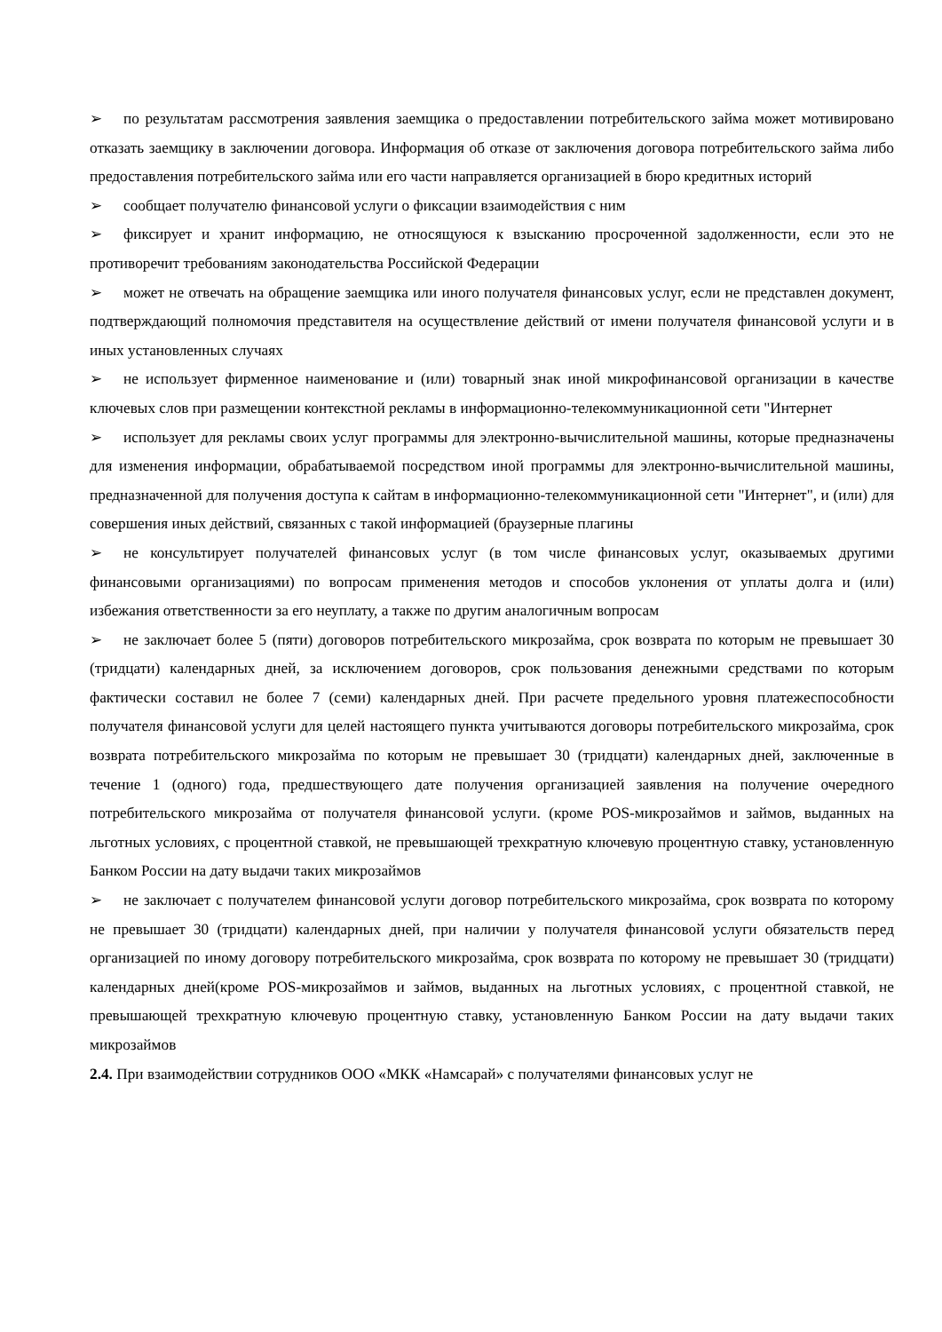➢ по результатам рассмотрения заявления заемщика о предоставлении потребительского займа может мотивировано отказать заемщику в заключении договора. Информация об отказе от заключения договора потребительского займа либо предоставления потребительского займа или его части направляется организацией в бюро кредитных историй
➢ сообщает получателю финансовой услуги о фиксации взаимодействия с ним
➢ фиксирует и хранит информацию, не относящуюся к взысканию просроченной задолженности, если это не противоречит требованиям законодательства Российской Федерации
➢ может не отвечать на обращение заемщика или иного получателя финансовых услуг, если не представлен документ, подтверждающий полномочия представителя на осуществление действий от имени получателя финансовой услуги и в иных установленных случаях
➢ не использует фирменное наименование и (или) товарный знак иной микрофинансовой организации в качестве ключевых слов при размещении контекстной рекламы в информационно-телекоммуникационной сети "Интернет
➢ использует для рекламы своих услуг программы для электронно-вычислительной машины, которые предназначены для изменения информации, обрабатываемой посредством иной программы для электронно-вычислительной машины, предназначенной для получения доступа к сайтам в информационно-телекоммуникационной сети "Интернет", и (или) для совершения иных действий, связанных с такой информацией (браузерные плагины
➢ не консультирует получателей финансовых услуг (в том числе финансовых услуг, оказываемых другими финансовыми организациями) по вопросам применения методов и способов уклонения от уплаты долга и (или) избежания ответственности за его неуплату, а также по другим аналогичным вопросам
➢ не заключает более 5 (пяти) договоров потребительского микрозайма, срок возврата по которым не превышает 30 (тридцати) календарных дней, за исключением договоров, срок пользования денежными средствами по которым фактически составил не более 7 (семи) календарных дней. При расчете предельного уровня платежеспособности получателя финансовой услуги для целей настоящего пункта учитываются договоры потребительского микрозайма, срок возврата потребительского микрозайма по которым не превышает 30 (тридцати) календарных дней, заключенные в течение 1 (одного) года, предшествующего дате получения организацией заявления на получение очередного потребительского микрозайма от получателя финансовой услуги. (кроме POS-микрозаймов и займов, выданных на льготных условиях, с процентной ставкой, не превышающей трехкратную ключевую процентную ставку, установленную Банком России на дату выдачи таких микрозаймов
➢ не заключает с получателем финансовой услуги договор потребительского микрозайма, срок возврата по которому не превышает 30 (тридцати) календарных дней, при наличии у получателя финансовой услуги обязательств перед организацией по иному договору потребительского микрозайма, срок возврата по которому не превышает 30 (тридцати) календарных дней(кроме POS-микрозаймов и займов, выданных на льготных условиях, с процентной ставкой, не превышающей трехкратную ключевую процентную ставку, установленную Банком России на дату выдачи таких микрозаймов
2.4. При взаимодействии сотрудников ООО «МКК «Намсарай» с получателями финансовых услуг не